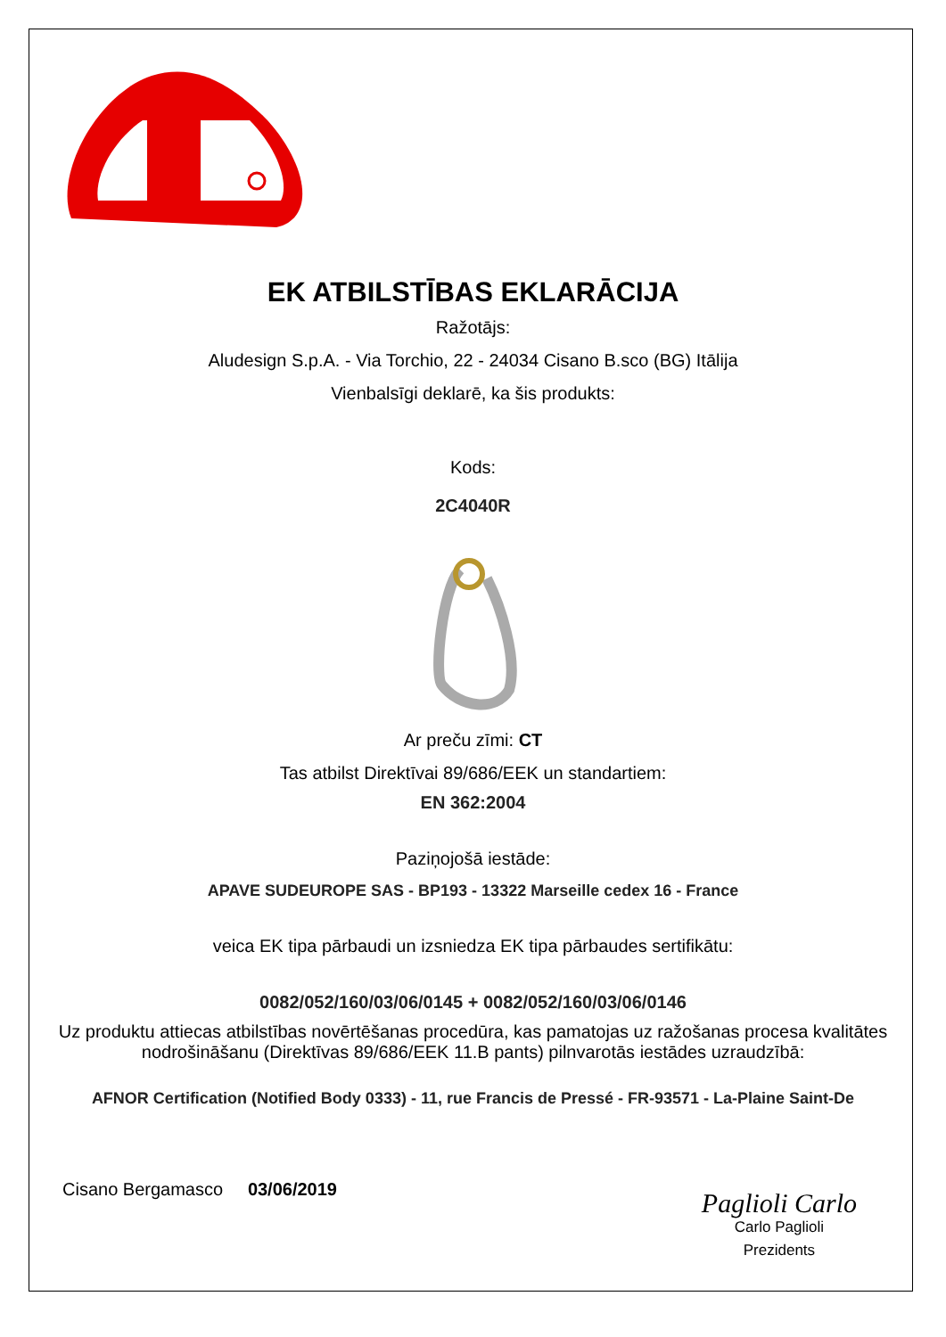EK ATBILSTĪBAS EKLARĀCIJA
Ražotājs:
Aludesign S.p.A. - Via Torchio, 22 - 24034 Cisano B.sco (BG) Itālija
Vienbalsīgi deklarē, ka šis produkts:
Kods:
2C4040R
Ar preču zīmi: CT
Tas atbilst Direktīvai 89/686/EEK un standartiem:
EN 362:2004
Paziņojošā iestāde:
APAVE SUDEUROPE SAS - BP193 - 13322 Marseille cedex 16 - France
veica EK tipa pārbaudi un izsniedza EK tipa pārbaudes sertifikātu:
0082/052/160/03/06/0145 + 0082/052/160/03/06/0146
Uz produktu attiecas atbilstības novērtēšanas procedūra, kas pamatojas uz ražošanas procesa kvalitātes nodrošināšanu (Direktīvas 89/686/EEK 11.B pants) pilnvarotās iestādes uzraudzībā:
AFNOR Certification (Notified Body 0333) - 11, rue Francis de Pressé - FR-93571 - La-Plaine Saint-De
Cisano Bergamasco 03/06/2019
Paglioli Carlo
Carlo Paglioli
Prezidents